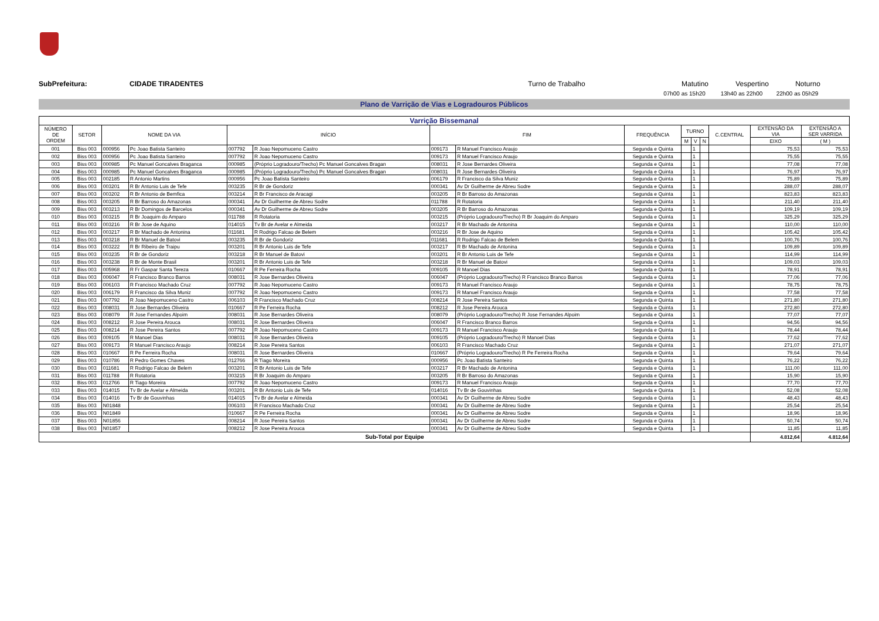SubPrefeitura: CIDADE TIRADENTES Turno de Trabalho Matutino Vespertino Noturno
07h00 as 15h20 13h40 as 22h00 22h00 as 05h29
Plano de Varrição de Vias e Logradouros Públicos
| Varrição Bissemanal | | | | | | | | | | | | | | |
| NÚMERO DE ORDEM | SETOR | NOME DA VIA | | INÍCIO | | FIM | | FREQUÊNCIA | TURNO | | | C.CENTRAL | EXTENSÃO DA VIA | EXTENSÃO A SER VARRIDA |
| | | | | | | | | | M | V | N | | EIXO | ( M ) |
| 001 | Biss 003 | 000956 | Pc Joao Batista Santeiro | 007792 | R Joao Nepomuceno Castro | 009173 | R Manuel Francisco Araujo | Segunda e Quinta | | 1 | | | 75,53 | 75,53 |
| 002 | Biss 003 | 000956 | Pc Joao Batista Santeiro | 007792 | R Joao Nepomuceno Castro | 009173 | R Manuel Francisco Araujo | Segunda e Quinta | | 1 | | | 75,55 | 75,55 |
| 003 | Biss 003 | 000985 | Pc Manuel Goncalves Braganca | 000985 | (Próprio Logradouro/Trecho) Pc Manuel Goncalves Bragan | 008031 | R Jose Bernardes Oliveira | Segunda e Quinta | | 1 | | | 77,08 | 77,08 |
| 004 | Biss 003 | 000985 | Pc Manuel Goncalves Braganca | 000985 | (Próprio Logradouro/Trecho) Pc Manuel Goncalves Bragan | 008031 | R Jose Bernardes Oliveira | Segunda e Quinta | | 1 | | | 76,97 | 76,97 |
| 005 | Biss 003 | 002185 | R Antonio Martins | 000956 | Pc Joao Batista Santeiro | 006179 | R Francisco da Silva Muniz | Segunda e Quinta | | 1 | | | 75,89 | 75,89 |
| 006 | Biss 003 | 003201 | R Br Antonio Luis de Tefe | 003235 | R Br de Gondoriz | 000341 | Av Dr Guilherme de Abreu Sodre | Segunda e Quinta | | 1 | | | 288,07 | 288,07 |
| 007 | Biss 003 | 003202 | R Br Antonio de Bemfica | 003214 | R Br Francisco de Aracagi | 003205 | R Br Barroso do Amazonas | Segunda e Quinta | | 1 | | | 823,83 | 823,83 |
| 008 | Biss 003 | 003205 | R Br Barroso do Amazonas | 000341 | Av Dr Guilherme de Abreu Sodre | 011788 | R Rotatoria | Segunda e Quinta | | 1 | | | 211,40 | 211,40 |
| 009 | Biss 003 | 003213 | R Br Domingos de Barcelos | 000341 | Av Dr Guilherme de Abreu Sodre | 003205 | R Br Barroso do Amazonas | Segunda e Quinta | | 1 | | | 109,19 | 109,19 |
| 010 | Biss 003 | 003215 | R Br Joaquim do Amparo | 011788 | R Rotatoria | 003215 | (Próprio Logradouro/Trecho) R Br Joaquim do Amparo | Segunda e Quinta | | 1 | | | 325,29 | 325,29 |
| 011 | Biss 003 | 003216 | R Br Jose de Aquino | 014015 | Tv Br de Avelar e Almeida | 003217 | R Br Machado de Antonina | Segunda e Quinta | | 1 | | | 110,00 | 110,00 |
| 012 | Biss 003 | 003217 | R Br Machado de Antonina | 011681 | R Rodrigo Falcao de Belem | 003216 | R Br Jose de Aquino | Segunda e Quinta | | 1 | | | 105,42 | 105,42 |
| 013 | Biss 003 | 003218 | R Br Manuel de Batovi | 003235 | R Br de Gondoriz | 011681 | R Rodrigo Falcao de Belem | Segunda e Quinta | | 1 | | | 100,76 | 100,76 |
| 014 | Biss 003 | 003222 | R Br Ribeiro de Traipu | 003201 | R Br Antonio Luis de Tefe | 003217 | R Br Machado de Antonina | Segunda e Quinta | | 1 | | | 109,89 | 109,89 |
| 015 | Biss 003 | 003235 | R Br de Gondoriz | 003218 | R Br Manuel de Batovi | 003201 | R Br Antonio Luis de Tefe | Segunda e Quinta | | 1 | | | 114,99 | 114,99 |
| 016 | Biss 003 | 003238 | R Br de Monte Brasil | 003201 | R Br Antonio Luis de Tefe | 003218 | R Br Manuel de Batovi | Segunda e Quinta | | 1 | | | 109,03 | 109,03 |
| 017 | Biss 003 | 005968 | R Fr Gaspar Santa Tereza | 010667 | R Pe Ferreira Rocha | 009105 | R Manoel Dias | Segunda e Quinta | | 1 | | | 78,91 | 78,91 |
| 018 | Biss 003 | 006047 | R Francisco Branco Barros | 008031 | R Jose Bernardes Oliveira | 006047 | (Próprio Logradouro/Trecho) R Francisco Branco Barros | Segunda e Quinta | | 1 | | | 77,06 | 77,06 |
| 019 | Biss 003 | 006103 | R Francisco Machado Cruz | 007792 | R Joao Nepomuceno Castro | 009173 | R Manuel Francisco Araujo | Segunda e Quinta | | 1 | | | 78,75 | 78,75 |
| 020 | Biss 003 | 006179 | R Francisco da Silva Muniz | 007792 | R Joao Nepomuceno Castro | 009173 | R Manuel Francisco Araujo | Segunda e Quinta | | 1 | | | 77,58 | 77,58 |
| 021 | Biss 003 | 007792 | R Joao Nepomuceno Castro | 006103 | R Francisco Machado Cruz | 008214 | R Jose Pereira Santos | Segunda e Quinta | | 1 | | | 271,80 | 271,80 |
| 022 | Biss 003 | 008031 | R Jose Bernardes Oliveira | 010667 | R Pe Ferreira Rocha | 008212 | R Jose Pereira Arouca | Segunda e Quinta | | 1 | | | 272,80 | 272,80 |
| 023 | Biss 003 | 008079 | R Jose Fernandes Alpoim | 008031 | R Jose Bernardes Oliveira | 008079 | (Próprio Logradouro/Trecho) R Jose Fernandes Alpoim | Segunda e Quinta | | 1 | | | 77,07 | 77,07 |
| 024 | Biss 003 | 008212 | R Jose Pereira Arouca | 008031 | R Jose Bernardes Oliveira | 006047 | R Francisco Branco Barros | Segunda e Quinta | | 1 | | | 94,56 | 94,56 |
| 025 | Biss 003 | 008214 | R Jose Pereira Santos | 007792 | R Joao Nepomuceno Castro | 009173 | R Manuel Francisco Araujo | Segunda e Quinta | | 1 | | | 78,44 | 78,44 |
| 026 | Biss 003 | 009105 | R Manoel Dias | 008031 | R Jose Bernardes Oliveira | 009105 | (Próprio Logradouro/Trecho) R Manoel Dias | Segunda e Quinta | | 1 | | | 77,62 | 77,62 |
| 027 | Biss 003 | 009173 | R Manuel Francisco Araujo | 008214 | R Jose Pereira Santos | 006103 | R Francisco Machado Cruz | Segunda e Quinta | | 1 | | | 271,07 | 271,07 |
| 028 | Biss 003 | 010667 | R Pe Ferreira Rocha | 008031 | R Jose Bernardes Oliveira | 010667 | (Próprio Logradouro/Trecho) R Pe Ferreira Rocha | Segunda e Quinta | | 1 | | | 79,64 | 79,64 |
| 029 | Biss 003 | 010786 | R Pedro Gomes Chaves | 012766 | R Tiago Moreira | 000956 | Pc Joao Batista Santeiro | Segunda e Quinta | | 1 | | | 76,22 | 76,22 |
| 030 | Biss 003 | 011681 | R Rodrigo Falcao de Belem | 003201 | R Br Antonio Luis de Tefe | 003217 | R Br Machado de Antonina | Segunda e Quinta | | 1 | | | 111,00 | 111,00 |
| 031 | Biss 003 | 011788 | R Rotatoria | 003215 | R Br Joaquim do Amparo | 003205 | R Br Barroso do Amazonas | Segunda e Quinta | | 1 | | | 15,90 | 15,90 |
| 032 | Biss 003 | 012766 | R Tiago Moreira | 007792 | R Joao Nepomuceno Castro | 009173 | R Manuel Francisco Araujo | Segunda e Quinta | | 1 | | | 77,70 | 77,70 |
| 033 | Biss 003 | 014015 | Tv Br de Avelar e Almeida | 003201 | R Br Antonio Luis de Tefe | 014016 | Tv Br de Gouvinhas | Segunda e Quinta | | 1 | | | 52,08 | 52,08 |
| 034 | Biss 003 | 014016 | Tv Br de Gouvinhas | 014015 | Tv Br de Avelar e Almeida | 000341 | Av Dr Guilherme de Abreu Sodre | Segunda e Quinta | | 1 | | | 48,43 | 48,43 |
| 035 | Biss 003 | N01848 | | 006103 | R Francisco Machado Cruz | 000341 | Av Dr Guilherme de Abreu Sodre | Segunda e Quinta | | 1 | | | 25,54 | 25,54 |
| 036 | Biss 003 | N01849 | | 010667 | R Pe Ferreira Rocha | 000341 | Av Dr Guilherme de Abreu Sodre | Segunda e Quinta | | 1 | | | 18,96 | 18,96 |
| 037 | Biss 003 | N01856 | | 008214 | R Jose Pereira Santos | 000341 | Av Dr Guilherme de Abreu Sodre | Segunda e Quinta | | 1 | | | 50,74 | 50,74 |
| 038 | Biss 003 | N01857 | | 008212 | R Jose Pereira Arouca | 000341 | Av Dr Guilherme de Abreu Sodre | Segunda e Quinta | | 1 | | | 11,85 | 11,85 |
| Sub-Total por Equipe | | | | | | | | | | | | | 4.812,64 | 4.812,64 |